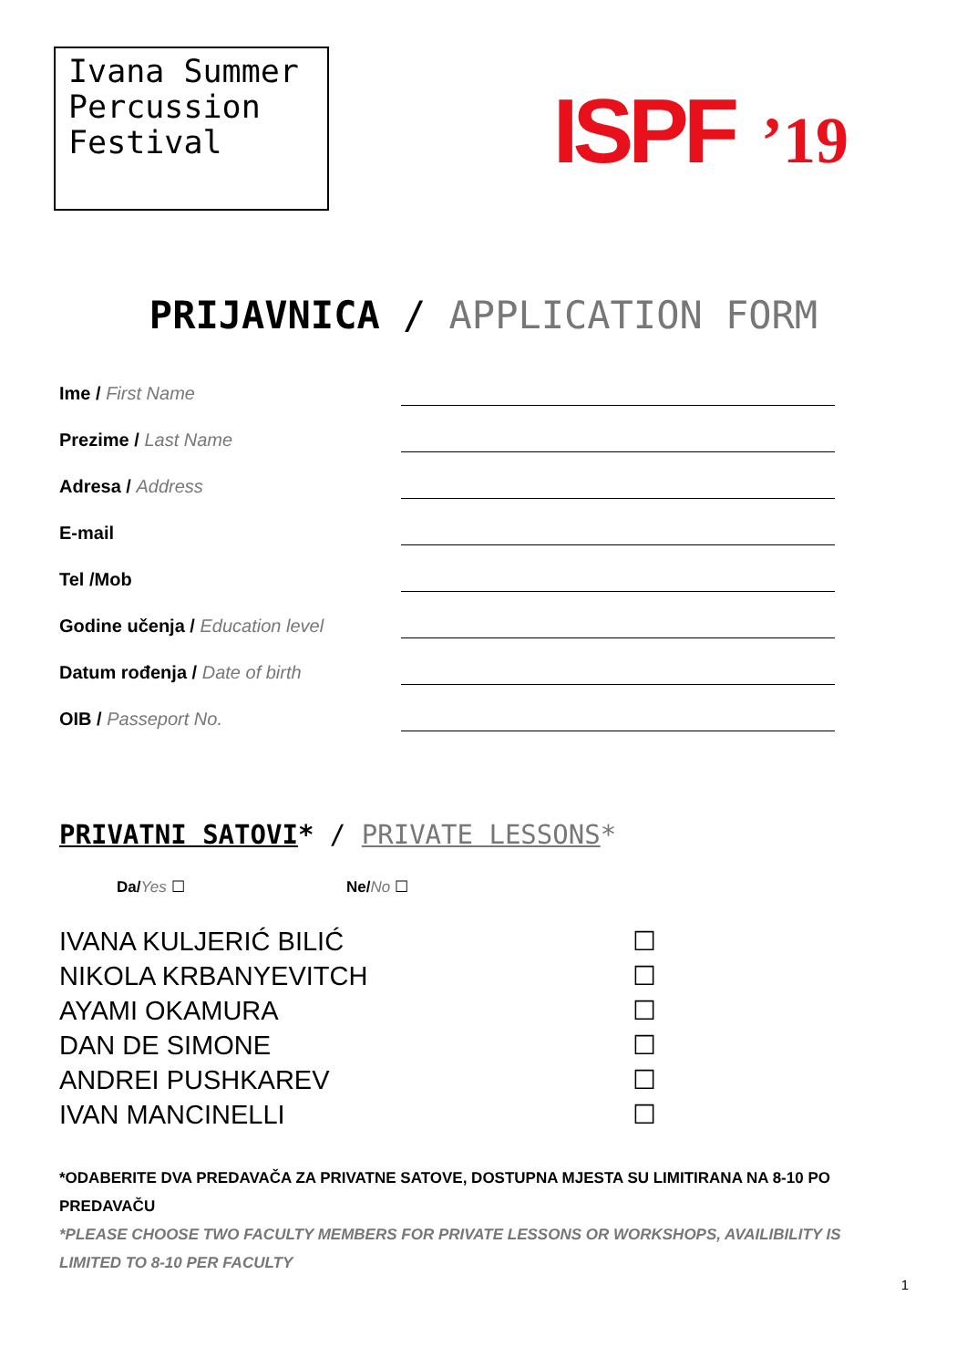Ivana Summer Percussion Festival
ISPF’19
PRIJAVNICA / APPLICATION FORM
Ime / First Name
Prezime / Last Name
Adresa / Address
E-mail
Tel /Mob
Godine učenja / Education level
Datum rođenja / Date of birth
OIB / Passeport No.
PRIVATNI SATOVI* / PRIVATE LESSONS*
Da/Yes ☐ Ne/No ☐
IVANA KULJERIĆ BILIĆ ☐
NIKOLA KRBANYEVITCH ☐
AYAMI OKAMURA ☐
DAN DE SIMONE ☐
ANDREI PUSHKAREV ☐
IVAN MANCINELLI ☐
*ODABERITE DVA PREDAVAČA ZA PRIVATNE SATOVE, DOSTUPNA MJESTA SU LIMITIRANA NA 8-10 PO PREDAVAČU
*PLEASE CHOOSE TWO FACULTY MEMBERS FOR PRIVATE LESSONS OR WORKSHOPS, AVAILIBILITY IS LIMITED TO 8-10 PER FACULTY
1